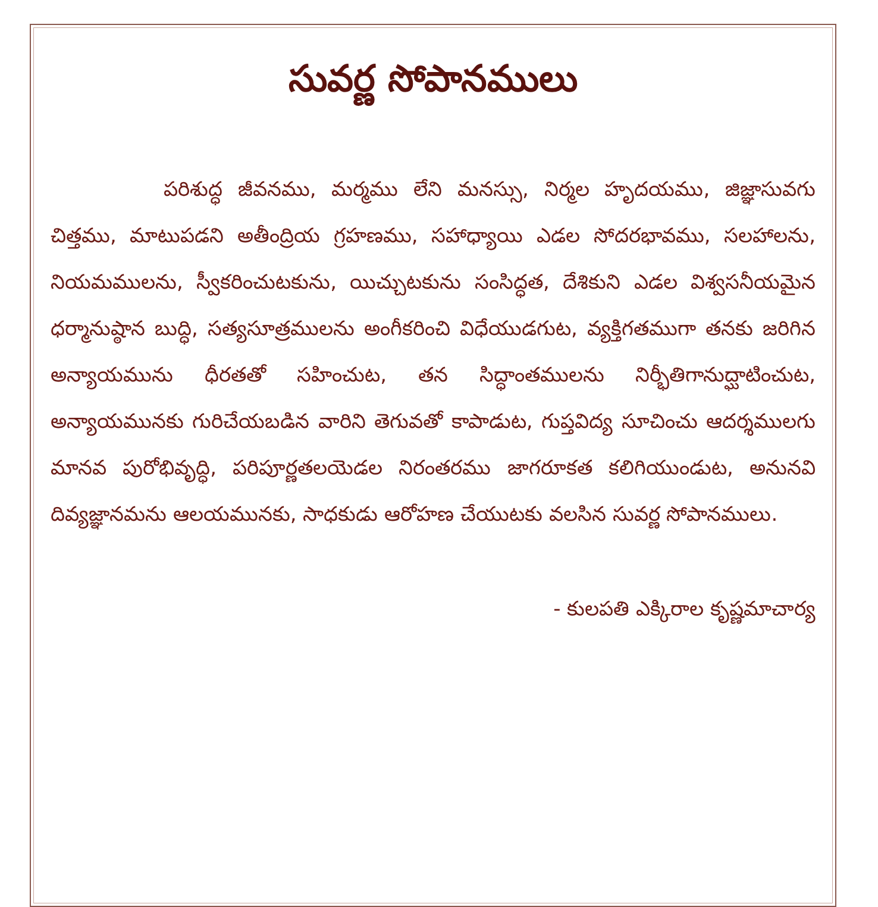సువర్ణ సోపానములు
పరిశుద్ధ జీవనము, మర్మము లేని మనస్సు, నిర్మల హృదయము, జిజ్ఞాసువగు చిత్తము, మాటుపడని అతీంద్రియ గ్రహణము, సహాధ్యాయి ఎడల సోదరభావము, సలహాలను, నియమములను, స్వీకరించుటకును, యిచ్చుటకును సంసిద్ధత, దేశికుని ఎడల విశ్వసనీయమైన ధర్మానుష్ఠాన బుద్ధి, సత్యసూత్రములను అంగీకరించి విధేయుడగుట, వ్యక్తిగతముగా తనకు జరిగిన అన్యాయమును ధీరతతో సహించుట, తన సిద్ధాంతములను నిర్భీతిగానుద్ఘాటించుట, అన్యాయమునకు గురిచేయబడిన వారిని తెగువతో కాపాడుట, గుప్తవిద్య సూచించు ఆదర్శములగు మానవ పురోభివృద్ధి, పరిపూర్ణతలయెడల నిరంతరము జాగరూకత కలిగియుండుట, అనునవి దివ్యజ్ఞానమను ఆలయమునకు, సాధకుడు ఆరోహణ చేయుటకు వలసిన సువర్ణ సోపానములు.
- కులపతి ఎక్కిరాల కృష్ణమాచార్య